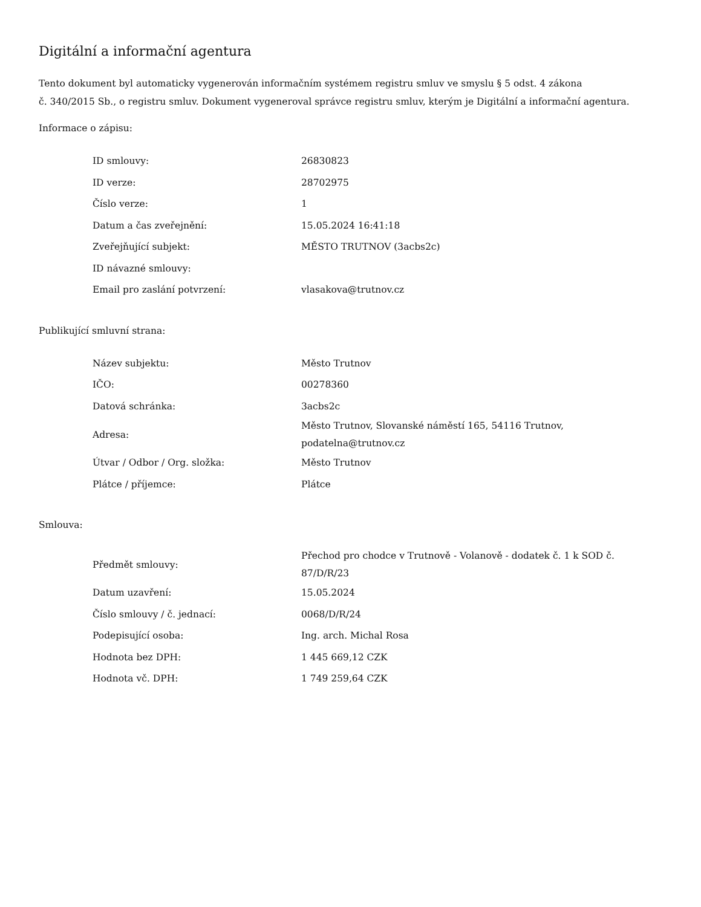Digitální a informační agentura
Tento dokument byl automaticky vygenerován informačním systémem registru smluv ve smyslu § 5 odst. 4 zákona
č. 340/2015 Sb., o registru smluv. Dokument vygeneroval správce registru smluv, kterým je Digitální a informační agentura.
Informace o zápisu:
| ID smlouvy: | 26830823 |
| ID verze: | 28702975 |
| Číslo verze: | 1 |
| Datum a čas zveřejnění: | 15.05.2024 16:41:18 |
| Zveřejňující subjekt: | MĚSTO TRUTNOV (3acbs2c) |
| ID návazné smlouvy: | |
| Email pro zaslání potvrzení: | vlasakova@trutnov.cz |
Publikující smluvní strana:
| Název subjektu: | Město Trutnov |
| IČO: | 00278360 |
| Datová schránka: | 3acbs2c |
| Adresa: | Město Trutnov, Slovanské náměstí 165, 54116 Trutnov, podatelna@trutnov.cz |
| Útvar / Odbor / Org. složka: | Město Trutnov |
| Plátce / příjemce: | Plátce |
Smlouva:
| Předmět smlouvy: | Přechod pro chodce v Trutnově - Volanově - dodatek č. 1 k SOD č. 87/D/R/23 |
| Datum uzavření: | 15.05.2024 |
| Číslo smlouvy / č. jednací: | 0068/D/R/24 |
| Podepisující osoba: | Ing. arch. Michal Rosa |
| Hodnota bez DPH: | 1 445 669,12 CZK |
| Hodnota vč. DPH: | 1 749 259,64 CZK |